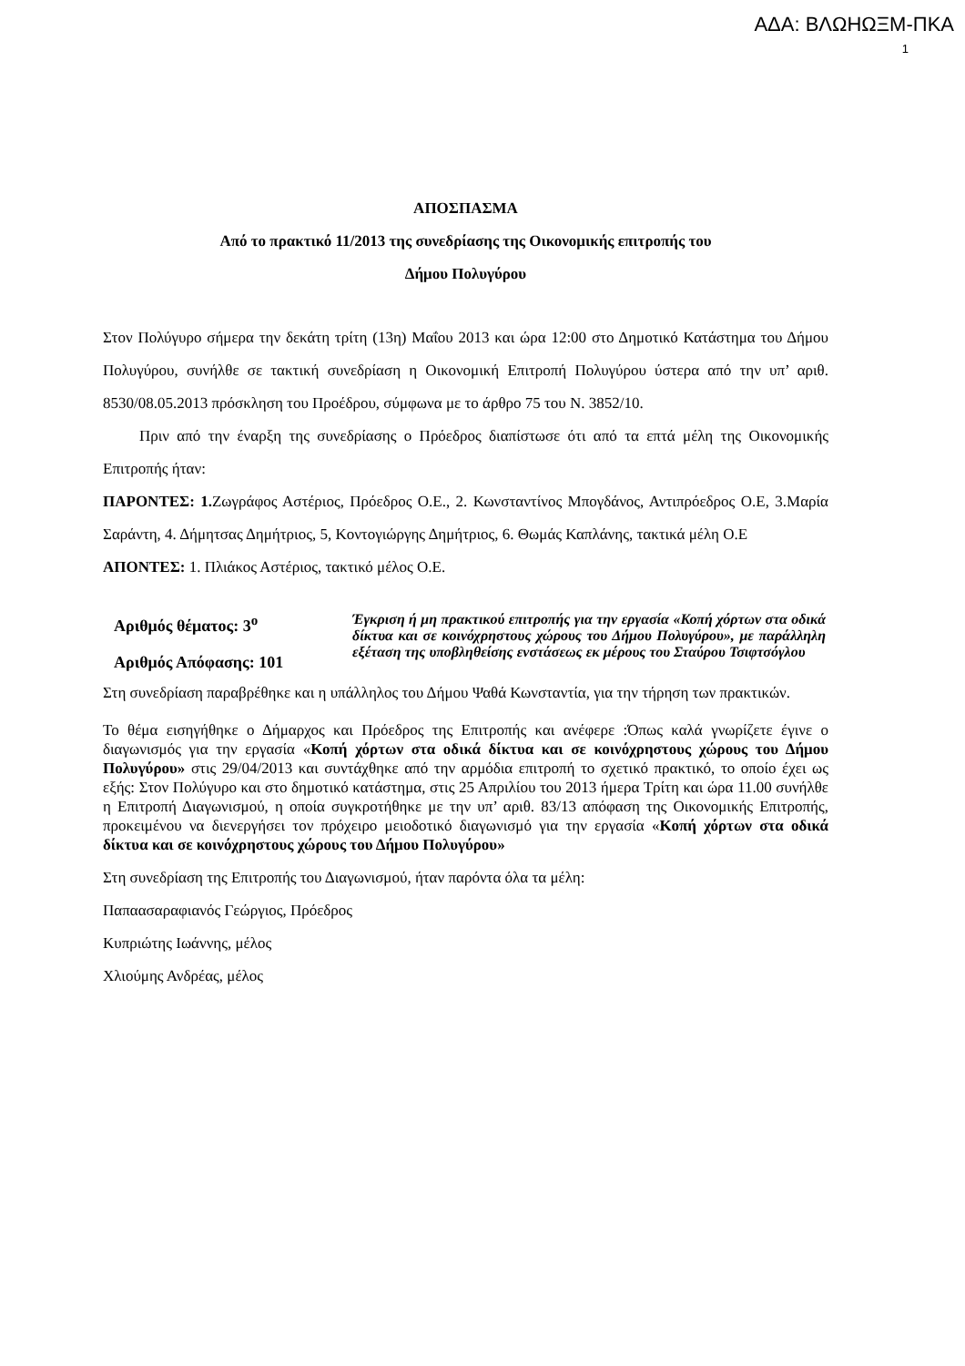ΑΔΑ: ΒΛΩΗΩΞΜ-ΠΚΑ
1
ΑΠΟΣΠΑΣΜΑ
Από το πρακτικό 11/2013 της συνεδρίασης της Οικονομικής επιτροπής του
Δήμου Πολυγύρου
Στον Πολύγυρο σήμερα την δεκάτη τρίτη (13η) Μαΐου 2013 και ώρα 12:00 στο Δημοτικό Κατάστημα του Δήμου Πολυγύρου, συνήλθε σε τακτική συνεδρίαση η Οικονομική Επιτροπή Πολυγύρου ύστερα από την υπ’ αριθ. 8530/08.05.2013 πρόσκληση του Προέδρου, σύμφωνα με το άρθρο 75 του Ν. 3852/10.
Πριν από την έναρξη της συνεδρίασης ο Πρόεδρος διαπίστωσε ότι από τα επτά μέλη της Οικονομικής Επιτροπής ήταν:
ΠΑΡΟΝΤΕΣ: 1. Ζωγράφος Αστέριος, Πρόεδρος Ο.Ε., 2. Κωνσταντίνος Μπογδάνος, Αντιπρόεδρος Ο.Ε, 3.Μαρία Σαράντη, 4. Δήμητσας Δημήτριος, 5, Κοντογιώργης Δημήτριος, 6. Θωμάς Καπλάνης, τακτικά μέλη Ο.Ε
ΑΠΟΝΤΕΣ: 1. Πλιάκος Αστέριος, τακτικό μέλος Ο.Ε.
Αριθμός θέματος: 3<sup>ο</sup>
Αριθμός Απόφασης: 101
Έγκριση ή μη πρακτικού επιτροπής για την εργασία «Κοπή χόρτων στα οδικά δίκτυα και σε κοινόχρηστους χώρους του Δήμου Πολυγύρου», με παράλληλη εξέταση της υποβληθείσης ενστάσεως εκ μέρους του Σταύρου Τσιφτσόγλου
Στη συνεδρίαση παραβρέθηκε και η υπάλληλος του Δήμου Ψαθά Κωνσταντία, για την τήρηση των πρακτικών.
Το θέμα εισηγήθηκε ο Δήμαρχος και Πρόεδρος της Επιτροπής και ανέφερε :Όπως καλά γνωρίζετε έγινε ο διαγωνισμός για την εργασία «Κοπή χόρτων στα οδικά δίκτυα και σε κοινόχρηστους χώρους του Δήμου Πολυγύρου» στις 29/04/2013 και συντάχθηκε από την αρμόδια επιτροπή το σχετικό πρακτικό, το οποίο έχει ως εξής: Στον Πολύγυρο και στο δημοτικό κατάστημα, στις 25 Απριλίου του 2013 ήμερα Τρίτη και ώρα 11.00 συνήλθε η Επιτροπή Διαγωνισμού, η οποία συγκροτήθηκε με την υπ’ αριθ. 83/13 απόφαση της Οικονομικής Επιτροπής, προκειμένου να διενεργήσει τον πρόχειρο μειοδοτικό διαγωνισμό για την εργασία «Κοπή χόρτων στα οδικά δίκτυα και σε κοινόχρηστους χώρους του Δήμου Πολυγύρου»
Στη συνεδρίαση της Επιτροπής του Διαγωνισμού, ήταν παρόντα όλα τα μέλη:
Παπαασαραφιανός Γεώργιος, Πρόεδρος
Κυπριώτης Ιωάννης, μέλος
Χλιούμης Ανδρέας, μέλος